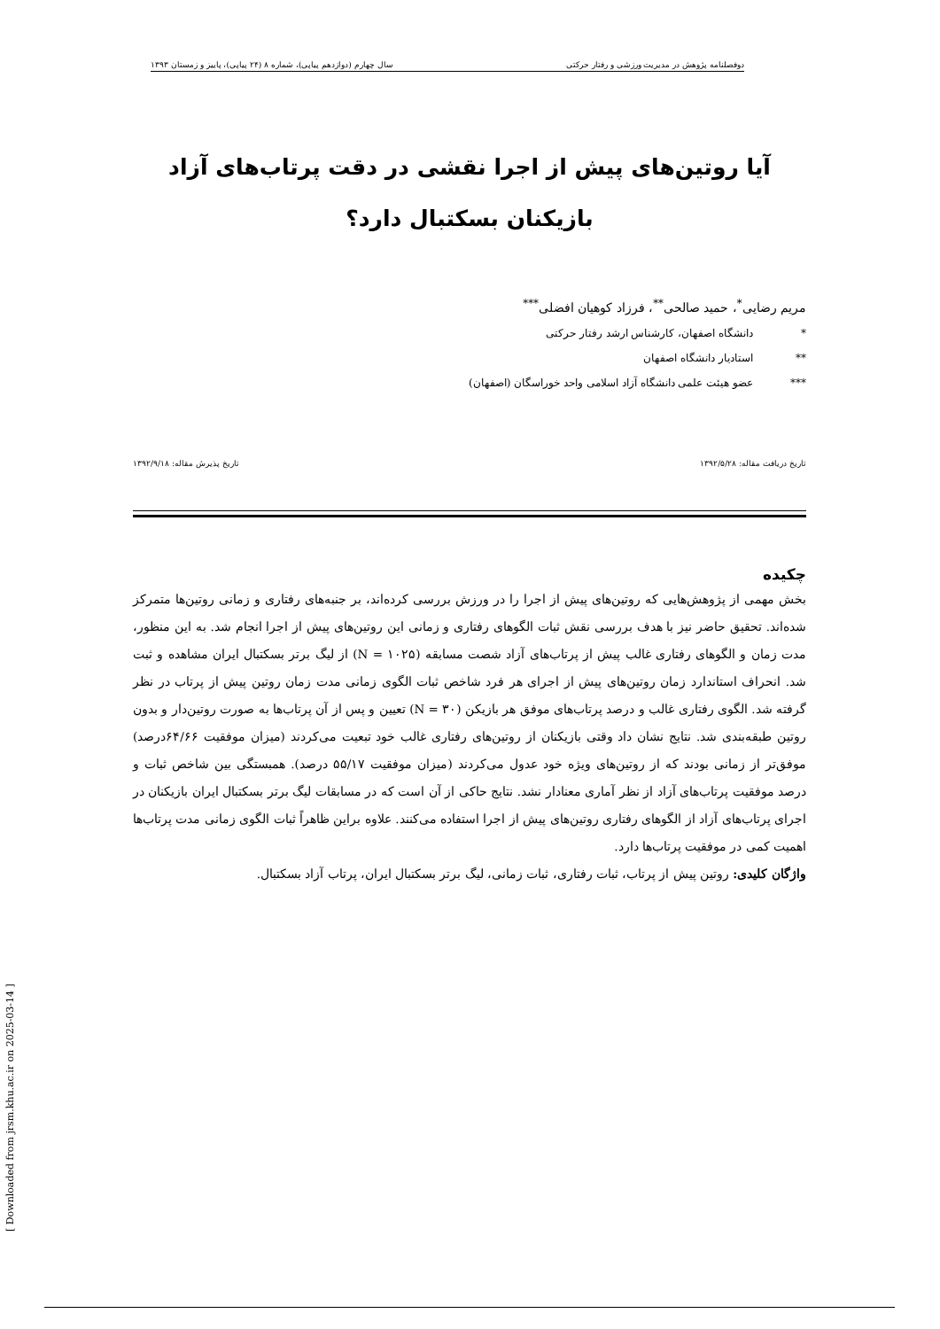دوفصلنامه پژوهش در مدیریت ورزشی و رفتار حرکتی سال چهارم (دوازدهم پیاپی)، شماره ۸ (۲۴ پیاپی)، پاییز و زمستان ۱۳۹۳
آیا روتین‌های پیش از اجرا نقشی در دقت پرتاب‌های آزاد بازیکنان بسکتبال دارد؟
مریم رضایی<sup>*</sup>، حمید صالحی<sup>**</sup>، فرزاد کوهیان افضلی<sup>***</sup>
* دانشگاه اصفهان، کارشناس ارشد رفتار حرکتی
** استادیار دانشگاه اصفهان
*** عضو هیئت علمی دانشگاه آزاد اسلامی واحد خوراسگان (اصفهان)
تاریخ دریافت مقاله: ۱۳۹۲/۵/۲۸ تاریخ پذیرش مقاله: ۱۳۹۲/۹/۱۸
چکیده
بخش مهمی از پژوهش‌هایی که روتین‌های پیش از اجرا را در ورزش بررسی کرده‌اند، بر جنبه‌های رفتاری و زمانی روتین‌ها متمرکز شده‌اند. تحقیق حاضر نیز با هدف بررسی نقش ثبات الگوهای رفتاری و زمانی این روتین‌های پیش از اجرا انجام شد. به این منظور، مدت زمان و الگوهای رفتاری غالب پیش از پرتاب‌های آزاد شصت مسابقه (N = ۱۰۲۵) از لیگ برتر بسکتبال ایران مشاهده و ثبت شد. انحراف استاندارد زمان روتین‌های پیش از اجرای هر فرد شاخص ثبات الگوی زمانی مدت زمان روتین پیش از پرتاب در نظر گرفته شد. الگوی رفتاری غالب و درصد پرتاب‌های موفق هر بازیکن (N = ۳۰) تعیین و پس از آن پرتاب‌ها به صورت روتین‌دار و بدون روتین طبقه‌بندی شد. نتایج نشان داد وقتی بازیکنان از روتین‌های رفتاری غالب خود تبعیت می‌کردند (میزان موفقیت ۶۴/۶۶درصد) موفق‌تر از زمانی بودند که از روتین‌های ویژه خود عدول می‌کردند (میزان موفقیت ۵۵/۱۷ درصد). همبستگی بین شاخص ثبات و درصد موفقیت پرتاب‌های آزاد از نظر آماری معنادار نشد. نتایج حاکی از آن است که در مسابقات لیگ برتر بسکتبال ایران بازیکنان در اجرای پرتاب‌های آزاد از الگوهای رفتاری روتین‌های پیش از اجرا استفاده می‌کنند. علاوه براین ظاهراً ثبات الگوی زمانی مدت پرتاب‌ها اهمیت کمی در موفقیت پرتاب‌ها دارد.
واژگان کلیدی: روتین پیش از پرتاب، ثبات رفتاری، ثبات زمانی، لیگ برتر بسکتبال ایران، پرتاب آزاد بسکتبال.
[ Downloaded from jrsm.khu.ac.ir on 2025-03-14 ]